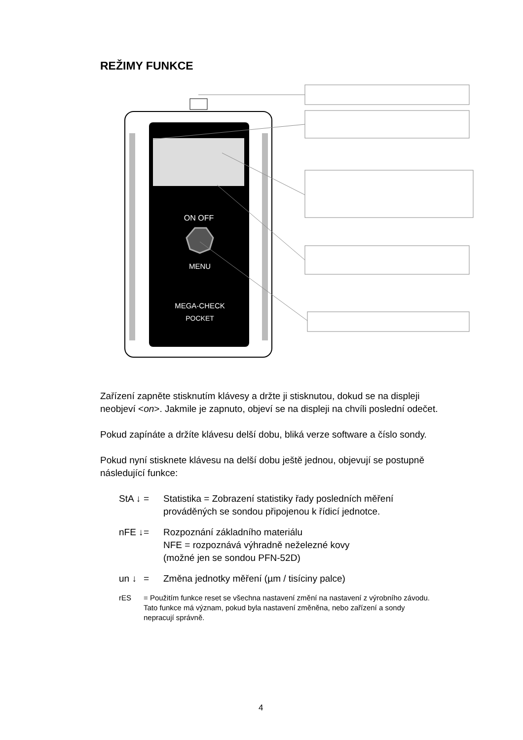REŽIMY FUNKCE
ON OFF
MENU
MEGA-CHECK
POCKET
Zařízení zapněte stisknutím klávesy a držte ji stisknutou, dokud se na displeji neobjeví <on>. Jakmile je zapnuto, objeví se na displeji na chvíli poslední odečet.
Pokud zapínáte a držíte klávesu delší dobu, bliká verze software a číslo sondy.
Pokud nyní stisknete klávesu na delší dobu ještě jednou, objevují se postupně následující funkce:
StA ↓ = Statistika = Zobrazení statistiky řady posledních měření prováděných se sondou připojenou k řídicí jednotce.
nFE ↓ = Rozpoznání základního materiálu
NFE = rozpoznává výhradně neželezné kovy
(možné jen se sondou PFN-52D)
un ↓ = Změna jednotky měření (µm / tisíciny palce)
rES = Použitím funkce reset se všechna nastavení změní na nastavení z výrobního závodu. Tato funkce má význam, pokud byla nastavení změněna, nebo zařízení a sondy nepracují správně.
4